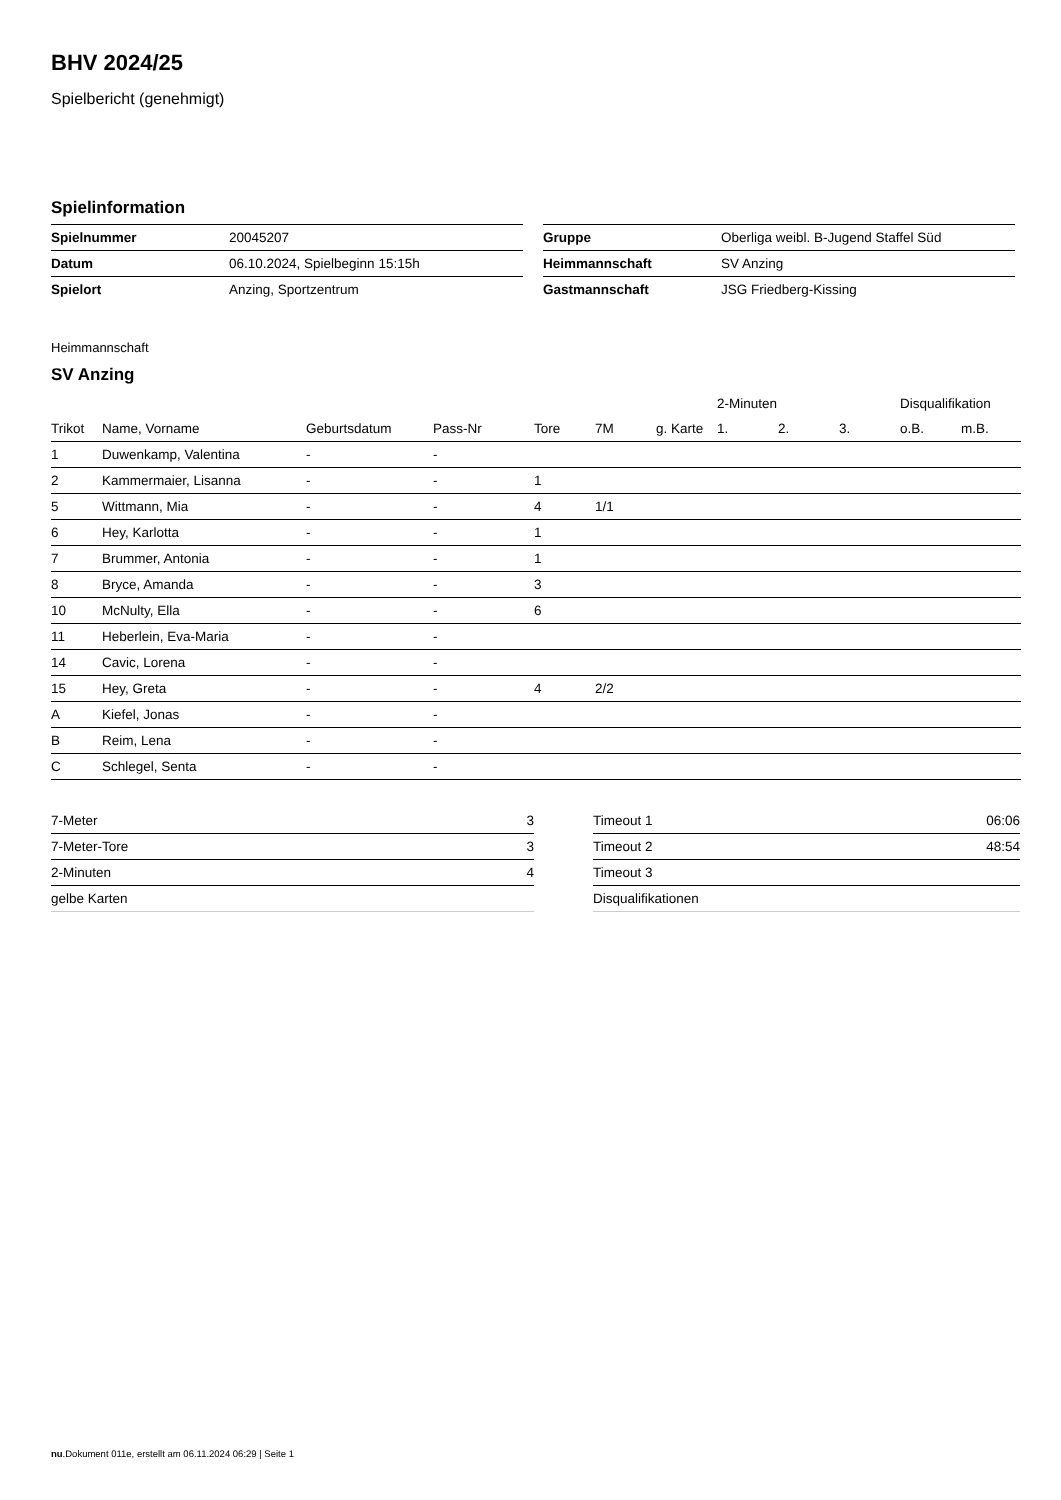BHV 2024/25
Spielbericht (genehmigt)
Spielinformation
| Spielnummer | 20045207 |
| Datum | 06.10.2024, Spielbeginn 15:15h |
| Spielort | Anzing, Sportzentrum |
| Gruppe | Oberliga weibl. B-Jugend Staffel Süd |
| Heimmannschaft | SV Anzing |
| Gastmannschaft | JSG Friedberg-Kissing |
Heimmannschaft
SV Anzing
| | | | | | | | 2-Minuten | | | Disqualifikation | |
| --- | --- | --- | --- | --- | --- | --- | --- | --- | --- | --- | --- |
| Trikot | Name, Vorname | Geburtsdatum | Pass-Nr | Tore | 7M | g. Karte | 1. | 2. | 3. | o.B. | m.B. |
| 1 | Duwenkamp, Valentina | - | - | | | | | | | | |
| 2 | Kammermaier, Lisanna | - | - | 1 | | | | | | | |
| 5 | Wittmann, Mia | - | - | 4 | 1/1 | | | | | | |
| 6 | Hey, Karlotta | - | - | 1 | | | | | | | |
| 7 | Brummer, Antonia | - | - | 1 | | | | | | | |
| 8 | Bryce, Amanda | - | - | 3 | | | | | | | |
| 10 | McNulty, Ella | - | - | 6 | | | | | | | |
| 11 | Heberlein, Eva-Maria | - | - | | | | | | | | |
| 14 | Cavic, Lorena | - | - | | | | | | | | |
| 15 | Hey, Greta | - | - | 4 | 2/2 | | | | | | |
| A | Kiefel, Jonas | - | - | | | | | | | | |
| B | Reim, Lena | - | - | | | | | | | | |
| C | Schlegel, Senta | - | - | | | | | | | | |
| 7-Meter | 3 |
| 7-Meter-Tore | 3 |
| 2-Minuten | 4 |
| gelbe Karten | |
| Timeout 1 | 06:06 |
| Timeout 2 | 48:54 |
| Timeout 3 | |
| Disqualifikationen | |
nu.Dokument 011e, erstellt am 06.11.2024 06:29 | Seite 1